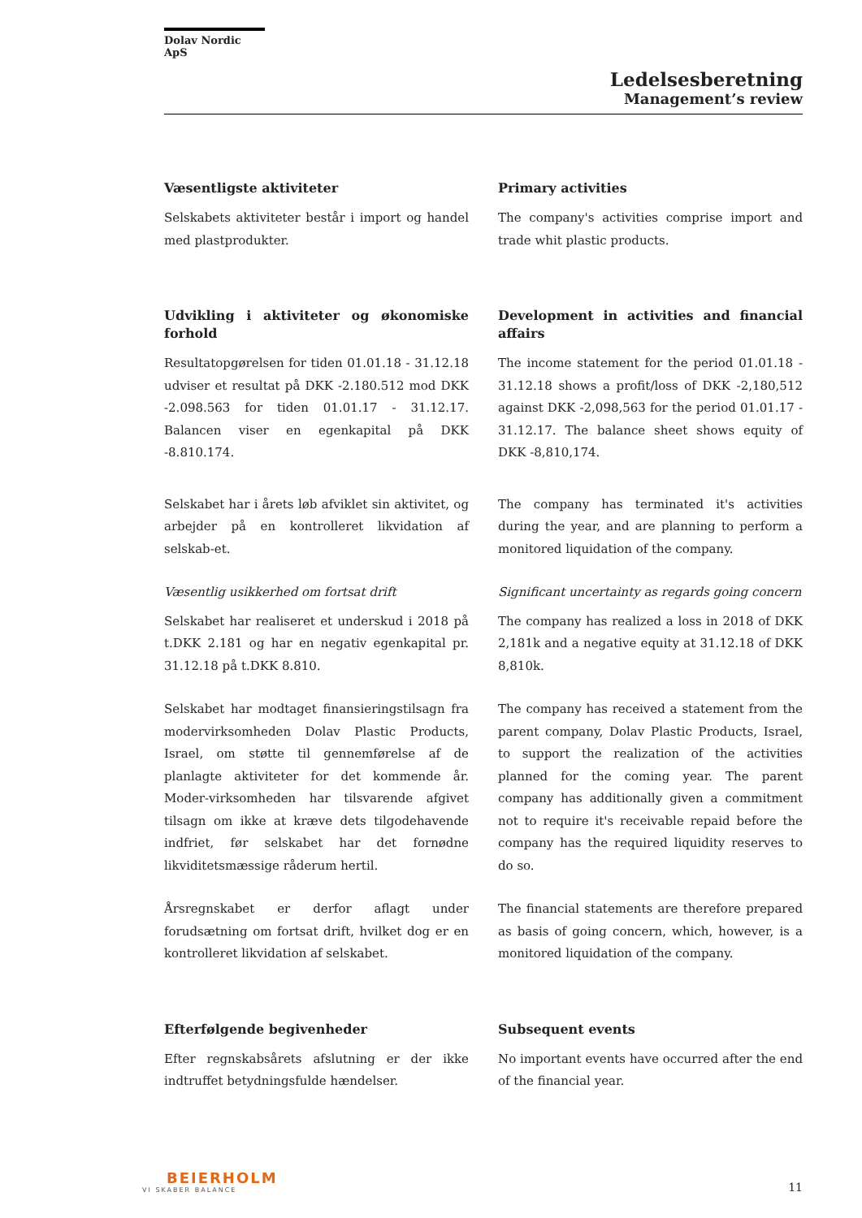Dolav Nordic ApS
Ledelsesberetning
Management’s review
Væsentligste aktiviteter
Selskabets aktiviteter består i import og handel med plastprodukter.
Primary activities
The company's activities comprise import and trade whit plastic products.
Udvikling i aktiviteter og økonomiske forhold
Resultatopgørelsen for tiden 01.01.18 - 31.12.18 udviser et resultat på DKK -2.180.512 mod DKK -2.098.563 for tiden 01.01.17 - 31.12.17. Balancen viser en egenkapital på DKK -8.810.174.
Development in activities and financial affairs
The income statement for the period 01.01.18 - 31.12.18 shows a profit/loss of DKK -2,180,512 against DKK -2,098,563 for the period 01.01.17 - 31.12.17. The balance sheet shows equity of DKK -8,810,174.
Selskabet har i årets løb afviklet sin aktivitet, og arbejder på en kontrolleret likvidation af selskab-et.
The company has terminated it's activities during the year, and are planning to perform a monitored liquidation of the company.
Væsentlig usikkerhed om fortsat drift
Selskabet har realiseret et underskud i 2018 på t.DKK 2.181 og har en negativ egenkapital pr. 31.12.18 på t.DKK 8.810.
Significant uncertainty as regards going concern
The company has realized a loss in 2018 of DKK 2,181k and a negative equity at 31.12.18 of DKK 8,810k.
Selskabet har modtaget finansieringstilsagn fra modervirksomheden Dolav Plastic Products, Israel, om støtte til gennemførelse af de planlagte aktiviteter for det kommende år. Moder-virksomheden har tilsvarende afgivet tilsagn om ikke at kræve dets tilgodehavende indfriet, før selskabet har det fornødne likviditetsmæssige råderum hertil.
The company has received a statement from the parent company, Dolav Plastic Products, Israel, to support the realization of the activities planned for the coming year. The parent company has additionally given a commitment not to require it's receivable repaid before the company has the required liquidity reserves to do so.
Årsregnskabet er derfor aflagt under forudsætning om fortsat drift, hvilket dog er en kontrolleret likvidation af selskabet.
The financial statements are therefore prepared as basis of going concern, which, however, is a monitored liquidation of the company.
Efterfølgende begivenheder
Efter regnskabsårets afslutning er der ikke indtruffet betydningsfulde hændelser.
Subsequent events
No important events have occurred after the end of the financial year.
BEIERHOLM
VI SKABER BALANCE
11